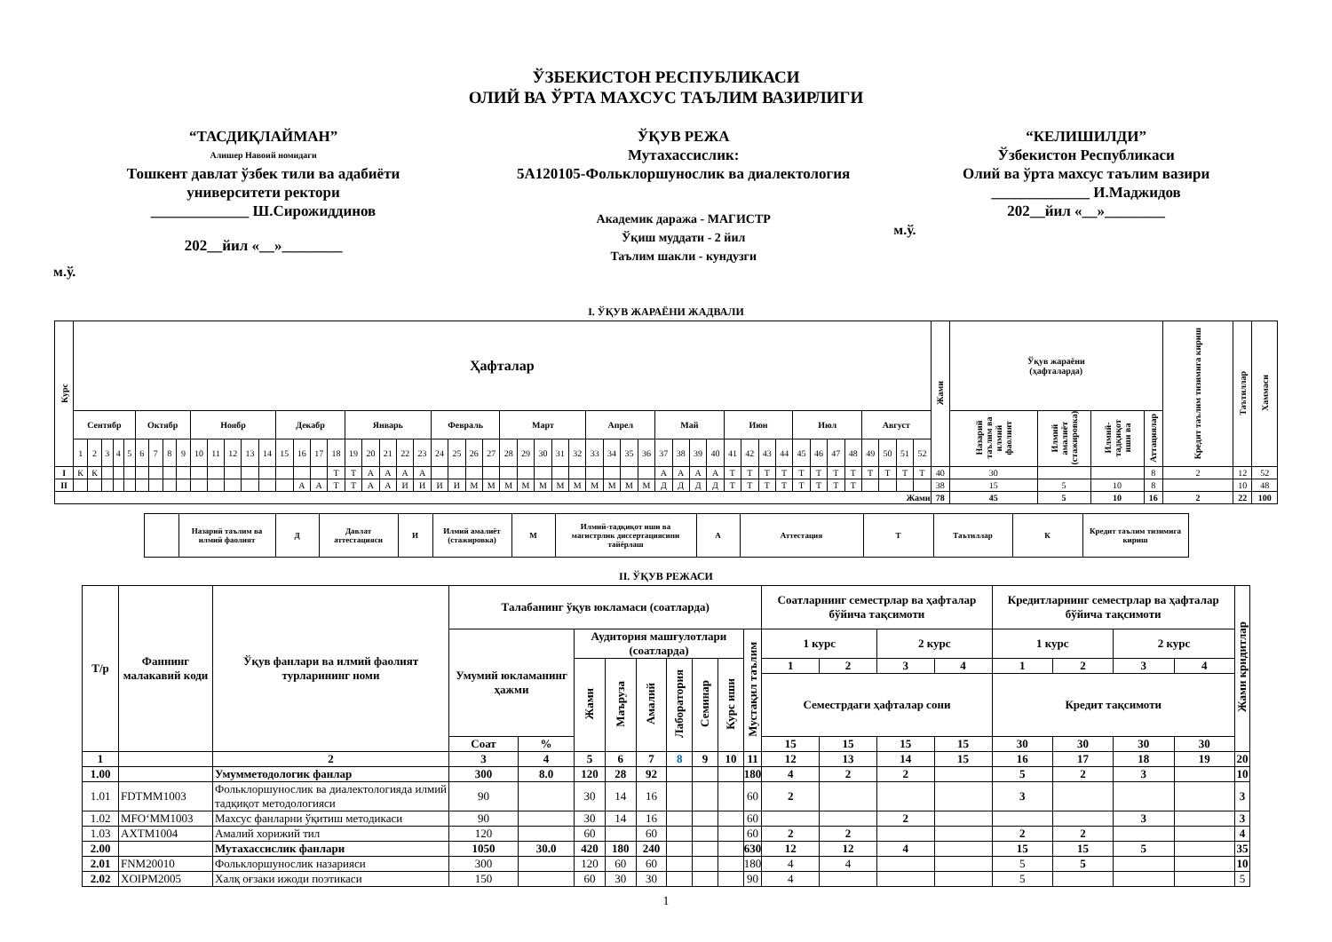ЎЗБЕКИСТОН РЕСПУБЛИКАСИ
ОЛИЙ ВА ЎРТА МАХСУС ТАЪЛИМ ВАЗИРЛИГИ
“ТАСДИҚЛАЙМАН”
Алишер Навоий номидаги
Тошкент давлат ўзбек тили ва адабиёти
университети ректори
_____________ Ш.Сирожиддинов
202__йил «__»________
м.ў.
ЎҚУВ РЕЖА
Мутахассислик:
5А120105-Фольклоршунослик ва диалектология
Академик даража - МАГИСТР
Ўқиш муддати - 2 йил
Таълим шакли - кундузги
“КЕЛИШИЛДИ”
Ўзбекистон Республикаси
Олий ва ўрта махсус таълим вазири
_____________ И.Маджидов
202__йил «__»________
м.ў.
I. ЎҚУВ ЖАРАЁНИ ЖАДВАЛИ
| Курс | Ҳафталар | | | | | | | | | | | | | | | | | | | | | | | | | | | | | | | | | | | | | | | | | | | | | | | | | | | | Жами | Ўқув жараёни (ҳафталарда) | | | | Кредит таълим тизимига кириш | Таътиллар | Хаммаси |
| --- | --- | --- | --- | --- | --- | --- | --- | --- | --- | --- | --- | --- | --- | --- | --- | --- | --- | --- | --- | --- | --- | --- | --- | --- | --- | --- | --- | --- | --- | --- | --- | --- | --- | --- | --- | --- | --- | --- | --- | --- | --- | --- | --- | --- | --- | --- | --- | --- | --- | --- | --- | --- | --- | --- | --- | --- | --- | --- | --- | --- |
| | Сентябр | | | | | Октябр | | | | Ноябр | | | | | Декабр | | | | Январь | | | | | Февраль | | | | Март | | | | | Апрел | | | | Май | | | | Июн | | | | Июл | | | | Август | | | | | Назарий таълим ва илмий фаолият | Илмий амалиёт (стажировка) | Илмий-тадқиқот иши ва | Аттациялар | | | |
| | 1 | 2 | 3 | 4 | 5 | 6 | 7 | 8 | 9 | 10 | 11 | 12 | 13 | 14 | 15 | 16 | 17 | 18 | 19 | 20 | 21 | 22 | 23 | 24 | 25 | 26 | 27 | 28 | 29 | 30 | 31 | 32 | 33 | 34 | 35 | 36 | 37 | 38 | 39 | 40 | 41 | 42 | 43 | 44 | 45 | 46 | 47 | 48 | 49 | 50 | 51 | 52 | | | | | | | | |
| I | К | К | | | | | | | | | | | | | | | | Т | Т | А | А | А | А | | | | | | | | | | | | | | А | А | А | А | Т | Т | Т | Т | Т | Т | Т | Т | Т | Т | Т | Т | 40 | 30 | | | 8 | 2 | 12 | 52 |
| II | | | | | | | | | | | | | | | | А | А | Т | Т | А | А | И | И | И | И | М | М | М | М | М | М | М | М | М | М | М | Д | Д | Д | Д | Т | Т | Т | Т | Т | Т | Т | Т | | | | | 38 | 15 | 5 | 10 | 8 | | 10 | 48 |
| Жами | | | | | | | | | | | | | | | | | | | | | | | | | | | | | | | | | | | | | | | | | | | | | | | | | | | | | 78 | 45 | 5 | 10 | 16 | 2 | 22 | 100 |
| | Назарий таълим ва илмий фаолият | Д | Давлат аттестацияси | И | Илмий амалиёт (стажировка) | М | Илмий-тадқиқот иши ва магистрлик диссертациясини тайёрлаш | А | Аттестация | Т | Таътиллар | К | Кредит таълим тизимига кириш |
II. ЎҚУВ РЕЖАСИ
| Т/р | Фаннинг малакавий коди | Ўқув фанлари ва илмий фаолият турларининг номи | Талабанинг ўқув юкламаси (соатларда) | | | | | | | | | Соатларнинг семестрлар ва ҳафталар бўйича тақсимоти | | | | Кредитларнинг семестрлар ва ҳафталар бўйича тақсимоти | | | | Жами кридитлар |
| --- | --- | --- | --- | --- | --- | --- | --- | --- | --- | --- | --- | --- | --- | --- | --- | --- | --- | --- | --- | --- |
| | | | Умумий юкламанинг ҳажми | | Аудитория машғулотлари (соатларда) | | | | | | Мустақил таълим | 1 курс | | 2 курс | | 1 курс | | 2 курс | | |
| | | | | | Жами | Маъруза | Амалий | Лаборатория | Семинар | Курс иши | | 1 | 2 | 3 | 4 | 1 | 2 | 3 | 4 | |
| | | | | | | | | | | | | Семестрдаги ҳафталар сони | | | | Кредит тақсимоти | | | | |
| | | | Соат | % | | | | | | | | 15 | 15 | 15 | 15 | 30 | 30 | 30 | 30 | |
| 1 | | 2 | 3 | 4 | 5 | 6 | 7 | 8 | 9 | 10 | 11 | 12 | 13 | 14 | 15 | 16 | 17 | 18 | 19 | 20 |
| 1.00 | | Умумметодологик фанлар | 300 | 8.0 | 120 | 28 | 92 | | | | 180 | 4 | 2 | 2 | | 5 | 2 | 3 | | 10 |
| 1.01 | FDTMM1003 | Фольклоршунослик ва диалектологияда илмий тадқиқот методологияси | 90 | | 30 | 14 | 16 | | | | 60 | 2 | | | | 3 | | | | 3 |
| 1.02 | MFO‘MM1003 | Махсус фанларни ўқитиш методикаси | 90 | | 30 | 14 | 16 | | | | 60 | | | 2 | | | | 3 | | 3 |
| 1.03 | AXTM1004 | Амалий хорижий тил | 120 | | 60 | | 60 | | | | 60 | 2 | 2 | | | 2 | 2 | | | 4 |
| 2.00 | | Мутахассислик фанлари | 1050 | 30.0 | 420 | 180 | 240 | | | | 630 | 12 | 12 | 4 | | 15 | 15 | 5 | | 35 |
| 2.01 | FNM20010 | Фольклоршунослик назарияси | 300 | | 120 | 60 | 60 | | | | 180 | 4 | 4 | | | 5 | 5 | | | 10 |
| 2.02 | XOIPM2005 | Халқ оғзаки ижоди поэтикаси | 150 | | 60 | 30 | 30 | | | | 90 | 4 | | | | 5 | | | | 5 |
1